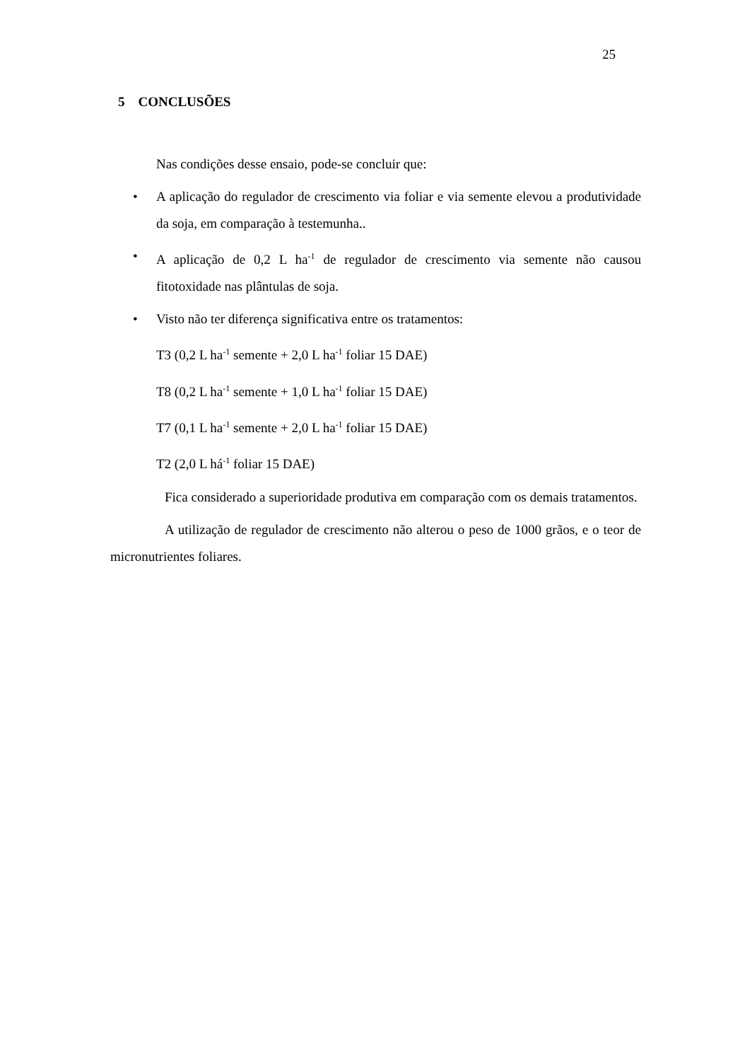25
5 CONCLUSÕES
Nas condições desse ensaio, pode-se concluir que:
• A aplicação do regulador de crescimento via foliar e via semente elevou a produtividade da soja, em comparação à testemunha..
• A aplicação de 0,2 L ha<sup>-1</sup> de regulador de crescimento via semente não causou fitotoxidade nas plântulas de soja.
• Visto não ter diferença significativa entre os tratamentos:
T3 (0,2 L ha<sup>-1</sup> semente + 2,0 L ha<sup>-1</sup> foliar 15 DAE)
T8 (0,2 L ha<sup>-1</sup> semente + 1,0 L ha<sup>-1</sup> foliar 15 DAE)
T7 (0,1 L ha<sup>-1</sup> semente + 2,0 L ha<sup>-1</sup> foliar 15 DAE)
T2 (2,0 L há<sup>-1</sup> foliar 15 DAE)
Fica considerado a superioridade produtiva em comparação com os demais tratamentos.
A utilização de regulador de crescimento não alterou o peso de 1000 grãos, e o teor de micronutrientes foliares.